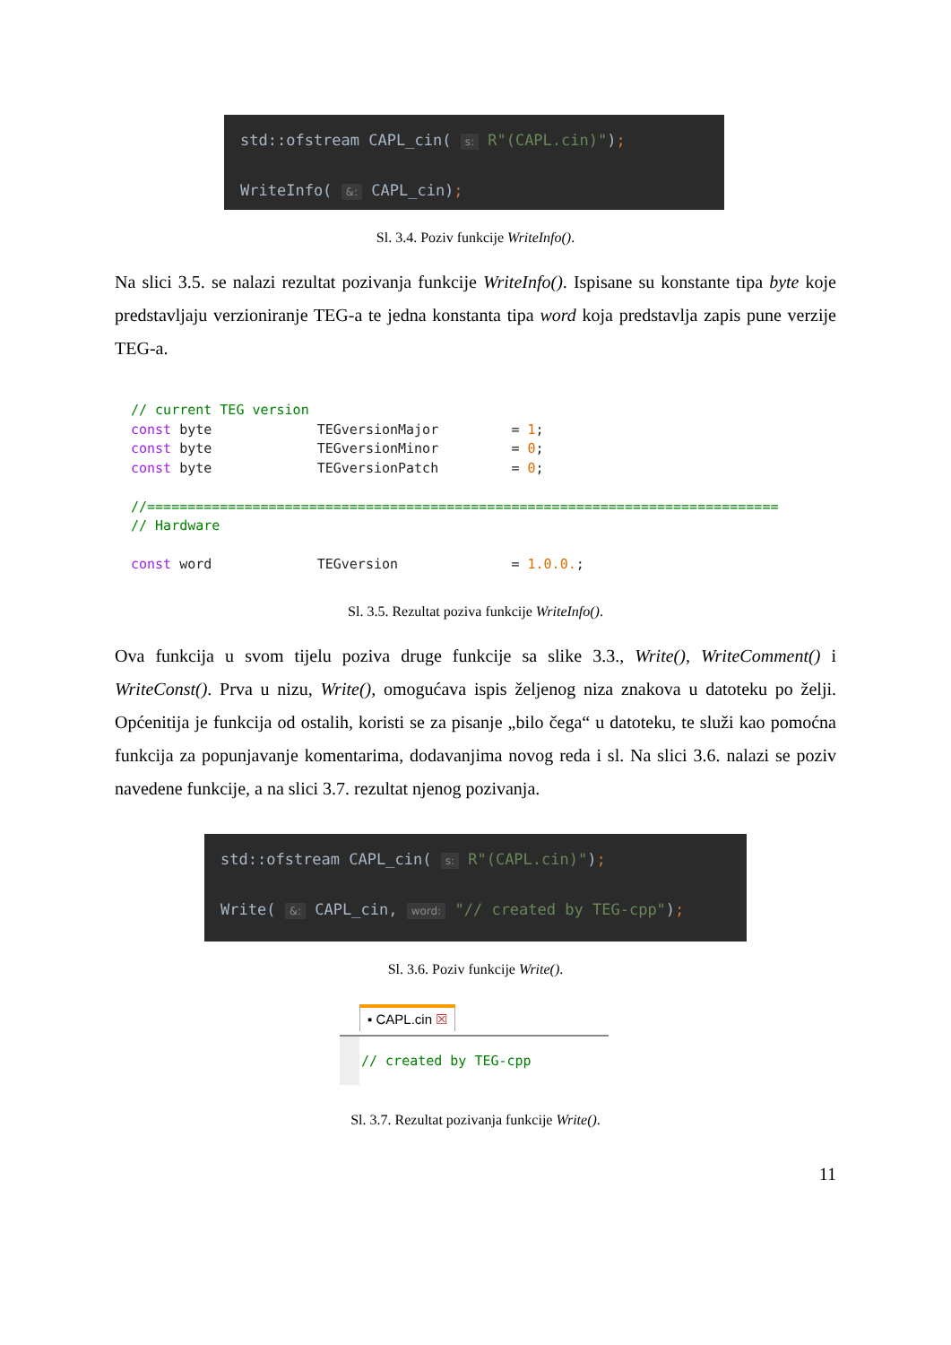std::ofstream CAPL_cin( s: R"(CAPL.cin)");
WriteInfo( &: CAPL_cin);
Sl. 3.4. Poziv funkcije WriteInfo().
Na slici 3.5. se nalazi rezultat pozivanja funkcije WriteInfo(). Ispisane su konstante tipa byte koje predstavljaju verzioniranje TEG-a te jedna konstanta tipa word koja predstavlja zapis pune verzije TEG-a.
// current TEG version const byte TEGversionMajor = 1; const byte TEGversionMinor = 0; const byte TEGversionPatch = 0; //============================================================================== // Hardware const word TEGversion = 1.0.0.;
Sl. 3.5. Rezultat poziva funkcije WriteInfo().
Ova funkcija u svom tijelu poziva druge funkcije sa slike 3.3., Write(), WriteComment() i WriteConst(). Prva u nizu, Write(), omogućava ispis željenog niza znakova u datoteku po želji. Općenitija je funkcija od ostalih, koristi se za pisanje „bilo čega“ u datoteku, te služi kao pomoćna funkcija za popunjavanje komentarima, dodavanjima novog reda i sl. Na slici 3.6. nalazi se poziv navedene funkcije, a na slici 3.7. rezultat njenog pozivanja.
std::ofstream CAPL_cin( s: R"(CAPL.cin)");
Write( &: CAPL_cin, word: "// created by TEG-cpp");
Sl. 3.6. Poziv funkcije Write().
▪ CAPL.cin ☒
// created by TEG-cpp
Sl. 3.7. Rezultat pozivanja funkcije Write().
11